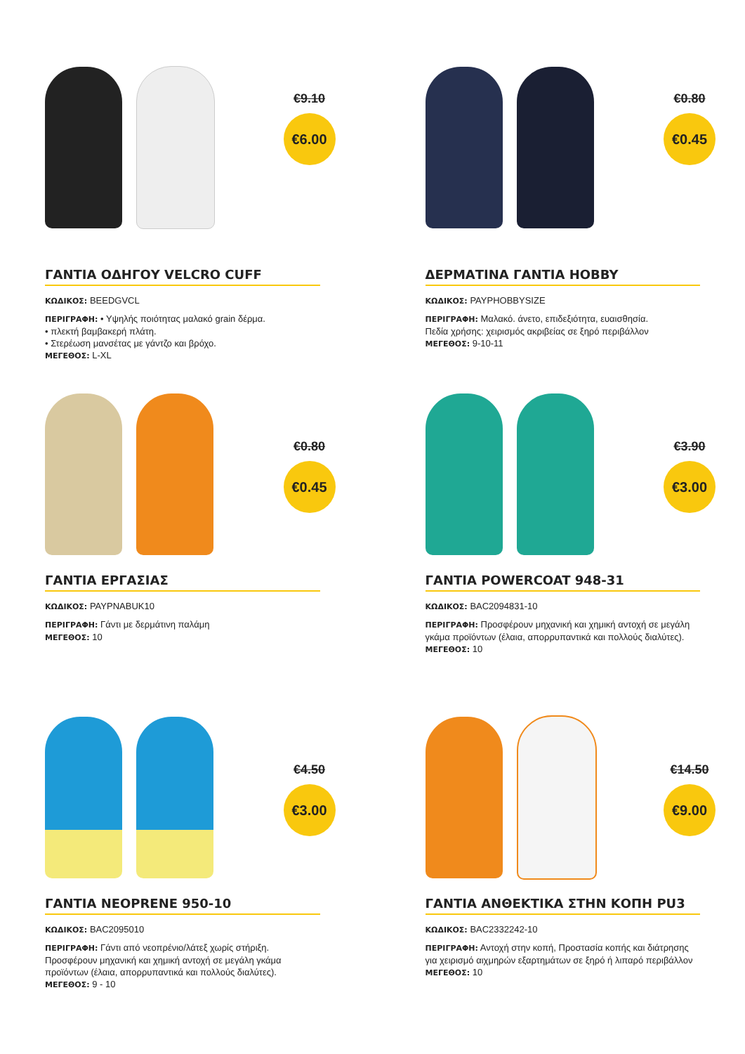€9.10
€6.00
ΓΑΝΤΙΑ ΟΔΗΓΟΥ VELCRO CUFF
ΚΩΔΙΚΟΣ: BEEDGVCL
ΠΕΡΙΓΡΑΦΗ: • Υψηλής ποιότητας μαλακό grain δέρμα.
• πλεκτή βαμβακερή πλάτη.
• Στερέωση μανσέτας με γάντζο και βρόχο.
ΜΕΓΕΘΟΣ: L-XL
€0.80
€0.45
ΔΕΡΜΑΤΙΝΑ ΓΑΝΤΙΑ HOBBY
ΚΩΔΙΚΟΣ: PAYPHOBBYSIZE
ΠΕΡΙΓΡΑΦΗ: Μαλακό. άνετο, επιδεξιότητα, ευαισθησία.
Πεδία χρήσης: χειρισμός ακριβείας σε ξηρό περιβάλλον
ΜΕΓΕΘΟΣ: 9-10-11
€0.80
€0.45
ΓΑΝΤΙΑ ΕΡΓΑΣΙΑΣ
ΚΩΔΙΚΟΣ: PAYPNABUK10
ΠΕΡΙΓΡΑΦΗ: Γάντι με δερμάτινη παλάμη
ΜΕΓΕΘΟΣ: 10
€3.90
€3.00
ΓΑΝΤΙΑ POWERCOAT 948-31
ΚΩΔΙΚΟΣ: BAC2094831-10
ΠΕΡΙΓΡΑΦΗ: Προσφέρουν μηχανική και χημική αντοχή σε μεγάλη γκάμα προϊόντων (έλαια, απορρυπαντικά και πολλούς διαλύτες).
ΜΕΓΕΘΟΣ: 10
€4.50
€3.00
ΓΑΝΤΙΑ NEOPRENE 950-10
ΚΩΔΙΚΟΣ: BAC2095010
ΠΕΡΙΓΡΑΦΗ: Γάντι από νεοπρένιο/λάτεξ χωρίς στήριξη. Προσφέρουν μηχανική και χημική αντοχή σε μεγάλη γκάμα προϊόντων (έλαια, απορρυπαντικά και πολλούς διαλύτες).
ΜΕΓΕΘΟΣ: 9 - 10
€14.50
€9.00
ΓΑΝΤΙΑ ΑΝΘΕΚΤΙΚΑ ΣΤΗΝ ΚΟΠΗ PU3
ΚΩΔΙΚΟΣ: BAC2332242-10
ΠΕΡΙΓΡΑΦΗ: Αντοχή στην κοπή, Προστασία κοπής και διάτρησης για χειρισμό αιχμηρών εξαρτημάτων σε ξηρό ή λιπαρό περιβάλλον
ΜΕΓΕΘΟΣ: 10